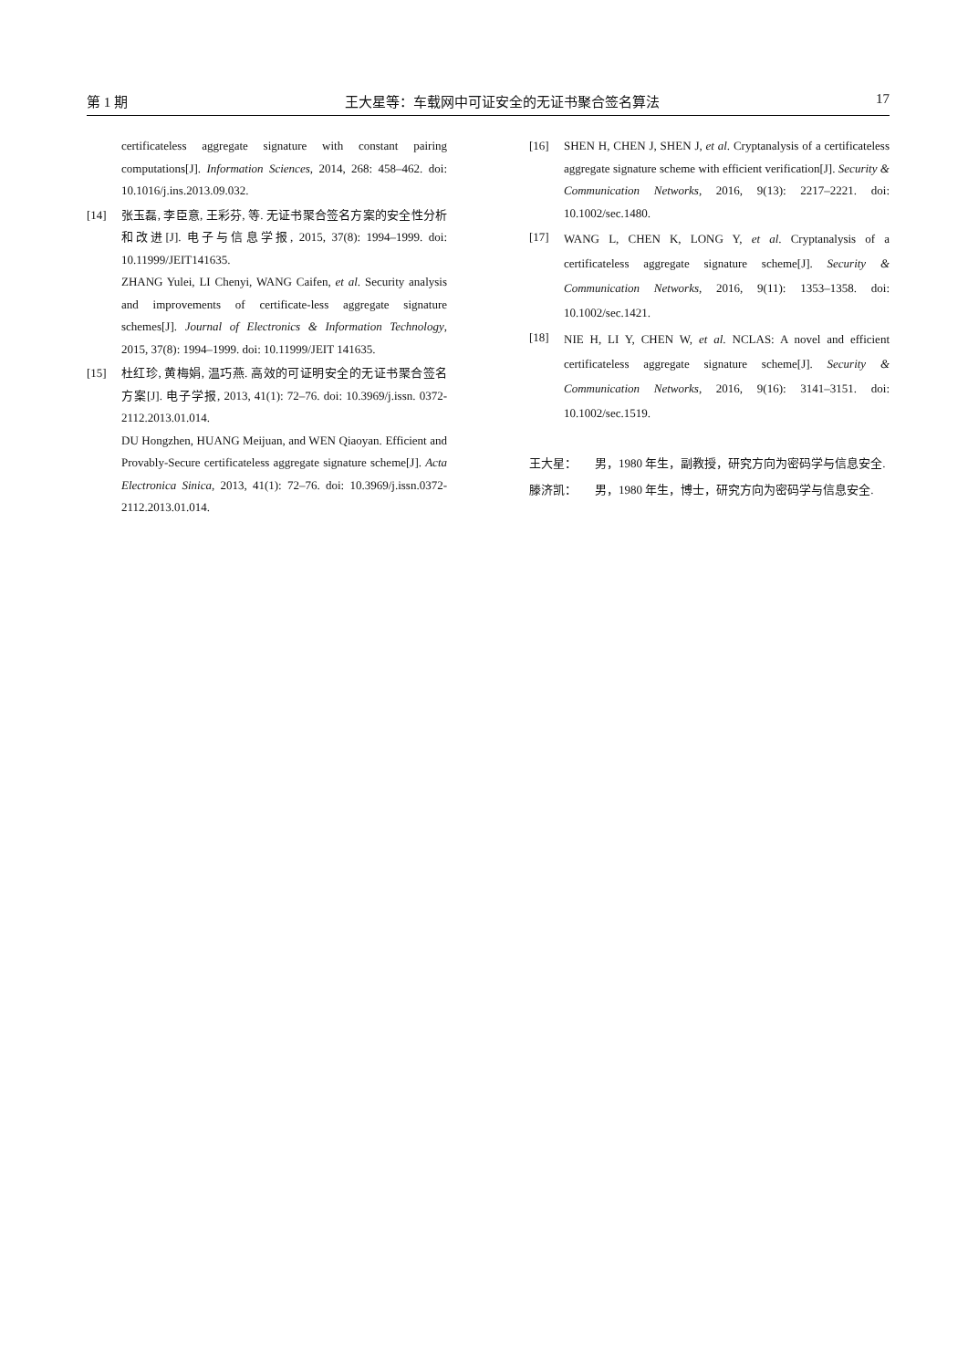第 1 期 王大星等：车载网中可证安全的无证书聚合签名算法 17
certificateless aggregate signature with constant pairing computations[J]. Information Sciences, 2014, 268: 458–462. doi: 10.1016/j.ins.2013.09.032.
[14] 张玉磊, 李臣意, 王彩芬, 等. 无证书聚合签名方案的安全性分析和改进[J]. 电子与信息学报, 2015, 37(8): 1994–1999. doi: 10.11999/JEIT141635.
ZHANG Yulei, LI Chenyi, WANG Caifen, et al. Security analysis and improvements of certificate-less aggregate signature schemes[J]. Journal of Electronics & Information Technology, 2015, 37(8): 1994–1999. doi: 10.11999/JEIT 141635.
[15] 杜红珍, 黄梅娟, 温巧燕. 高效的可证明安全的无证书聚合签名方案[J]. 电子学报, 2013, 41(1): 72–76. doi: 10.3969/j.issn. 0372-2112.2013.01.014.
DU Hongzhen, HUANG Meijuan, and WEN Qiaoyan. Efficient and Provably-Secure certificateless aggregate signature scheme[J]. Acta Electronica Sinica, 2013, 41(1): 72–76. doi: 10.3969/j.issn.0372-2112.2013.01.014.
[16] SHEN H, CHEN J, SHEN J, et al. Cryptanalysis of a certificateless aggregate signature scheme with efficient verification[J]. Security & Communication Networks, 2016, 9(13): 2217–2221. doi: 10.1002/sec.1480.
[17] WANG L, CHEN K, LONG Y, et al. Cryptanalysis of a certificateless aggregate signature scheme[J]. Security & Communication Networks, 2016, 9(11): 1353–1358. doi: 10.1002/sec.1421.
[18] NIE H, LI Y, CHEN W, et al. NCLAS: A novel and efficient certificateless aggregate signature scheme[J]. Security & Communication Networks, 2016, 9(16): 3141–3151. doi: 10.1002/sec.1519.
王大星： 男，1980 年生，副教授，研究方向为密码学与信息安全.
滕济凯： 男，1980 年生，博士，研究方向为密码学与信息安全.